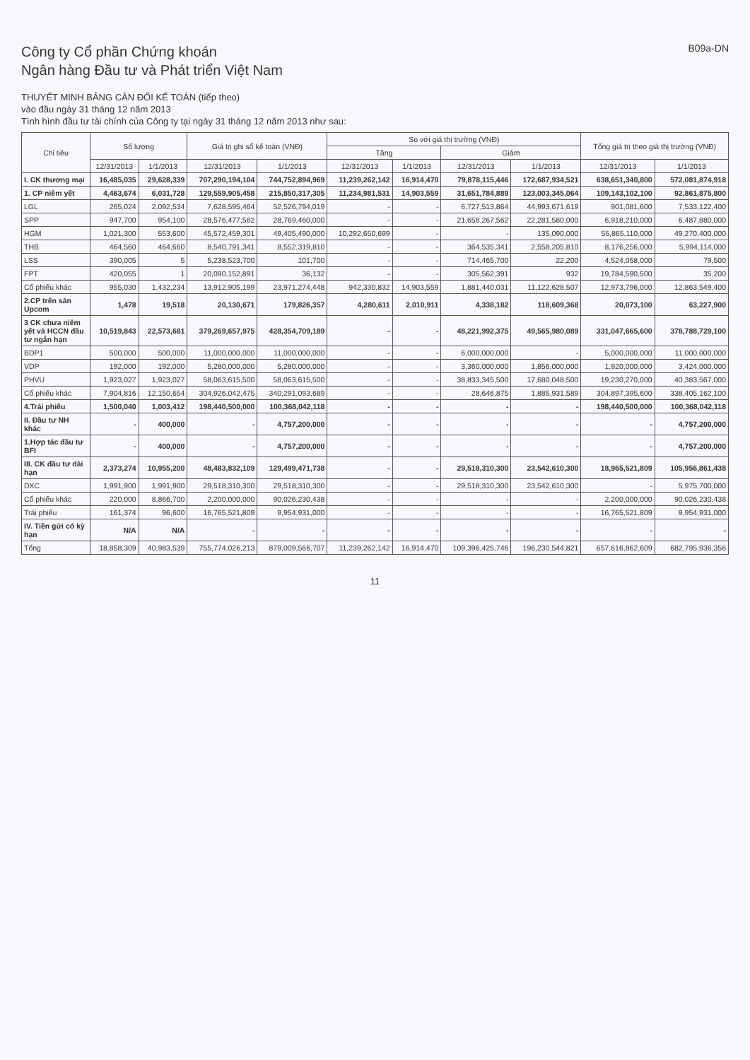Công ty Cổ phần Chứng khoán
Ngân hàng Đầu tư và Phát triển Việt Nam
B09a-DN
THUYẾT MINH BẢNG CÂN ĐỐI KẾ TOÁN (tiếp theo)
vào đầu ngày 31 tháng 12 năm 2013
Tình hình đầu tư tài chính của Công ty tại ngày 31 tháng 12 năm 2013 như sau:
| Chỉ tiêu | Số lượng | | Giá trị ghi sổ kế toán (VNĐ) | | So với giá thị trường (VNĐ) | | | | Tổng giá trị theo giá thị trường (VNĐ) | |
| --- | --- | --- | --- | --- | --- | --- | --- | --- | --- | --- |
| | | | | | Tăng | | Giảm | | | |
| | 12/31/2013 | 1/1/2013 | 12/31/2013 | 1/1/2013 | 12/31/2013 | 1/1/2013 | 12/31/2013 | 1/1/2013 | 12/31/2013 | 1/1/2013 |
| I. CK thương mại | 16,485,035 | 29,628,339 | 707,290,194,104 | 744,752,894,969 | 11,239,262,142 | 16,914,470 | 79,878,115,446 | 172,687,934,521 | 638,651,340,800 | 572,081,874,918 |
| 1. CP niêm yết | 4,463,674 | 6,031,728 | 129,559,905,458 | 215,850,317,305 | 11,234,981,531 | 14,903,559 | 31,651,784,889 | 123,003,345,064 | 109,143,102,100 | 92,861,875,800 |
| LGL | 265,024 | 2,092,534 | 7,628,595,464 | 52,526,794,019 | - | - | 6,727,513,864 | 44,993,671,619 | 901,081,600 | 7,533,122,400 |
| SPP | 947,700 | 954,100 | 28,576,477,562 | 28,769,460,000 | - | - | 21,658,267,562 | 22,281,580,000 | 6,918,210,000 | 6,487,880,000 |
| HGM | 1,021,300 | 553,600 | 45,572,459,301 | 49,405,490,000 | 10,292,650,699 | - | - | 135,090,000 | 55,865,110,000 | 49,270,400,000 |
| THB | 464,560 | 464,660 | 8,540,791,341 | 8,552,319,810 | - | - | 364,535,341 | 2,558,205,810 | 8,176,256,000 | 5,994,114,000 |
| LSS | 390,005 | 5 | 5,238,523,700 | 101,700 | - | - | 714,465,700 | 22,200 | 4,524,058,000 | 79,500 |
| FPT | 420,055 | 1 | 20,090,152,891 | 36,132 | - | - | 305,562,391 | 932 | 19,784,590,500 | 35,200 |
| Cổ phiếu khác | 955,030 | 1,432,234 | 13,912,905,199 | 23,971,274,448 | 942,330,832 | 14,903,559 | 1,881,440,031 | 11,122,628,507 | 12,973,796,000 | 12,863,549,400 |
| 2.CP trên sàn Upcom | 1,478 | 19,518 | 20,130,671 | 179,826,357 | 4,280,611 | 2,010,911 | 4,338,182 | 118,609,368 | 20,073,100 | 63,227,900 |
| 3 CK chưa niêm yết và HCCN đầu tư ngắn hạn | 10,519,843 | 22,573,681 | 379,269,657,975 | 428,354,709,189 | - | - | 48,221,992,375 | 49,565,980,089 | 331,047,665,600 | 378,788,729,100 |
| BDP1 | 500,000 | 500,000 | 11,000,000,000 | 11,000,000,000 | - | - | 6,000,000,000 | - | 5,000,000,000 | 11,000,000,000 |
| VDP | 192,000 | 192,000 | 5,280,000,000 | 5,280,000,000 | - | - | 3,360,000,000 | 1,856,000,000 | 1,920,000,000 | 3,424,000,000 |
| PHVU | 1,923,027 | 1,923,027 | 58,063,615,500 | 58,063,615,500 | - | - | 38,833,345,500 | 17,680,048,500 | 19,230,270,000 | 40,383,567,000 |
| Cổ phiếu khác | 7,904,816 | 12,150,654 | 304,926,042,475 | 340,291,093,689 | - | - | 28,646,875 | 1,885,931,589 | 304,897,395,600 | 338,405,162,100 |
| 4.Trái phiếu | 1,500,040 | 1,003,412 | 198,440,500,000 | 100,368,042,118 | - | - | - | - | 198,440,500,000 | 100,368,042,118 |
| II. Đầu tư NH khác | - | 400,000 | - | 4,757,200,000 | - | - | - | - | - | 4,757,200,000 |
| 1.Hợp tác đầu tư BFI | - | 400,000 | - | 4,757,200,000 | - | - | - | - | - | 4,757,200,000 |
| III. CK đầu tư dài hạn | 2,373,274 | 10,955,200 | 48,483,832,109 | 129,499,471,738 | - | - | 29,518,310,300 | 23,542,610,300 | 18,965,521,809 | 105,956,861,438 |
| DXC | 1,991,900 | 1,991,900 | 29,518,310,300 | 29,518,310,300 | - | - | 29,518,310,300 | 23,542,610,300 | - | 5,975,700,000 |
| Cổ phiếu khác | 220,000 | 8,866,700 | 2,200,000,000 | 90,026,230,438 | - | - | - | - | 2,200,000,000 | 90,026,230,438 |
| Trái phiếu | 161,374 | 96,600 | 16,765,521,809 | 9,954,931,000 | - | - | - | - | 16,765,521,809 | 9,954,931,000 |
| IV. Tiền gửi có kỳ hạn | N/A | N/A | - | - | - | - | - | - | - | - |
| Tổng | 18,858,309 | 40,983,539 | 755,774,026,213 | 879,009,566,707 | 11,239,262,142 | 16,914,470 | 109,396,425,746 | 196,230,544,821 | 657,616,862,609 | 682,795,936,356 |
11